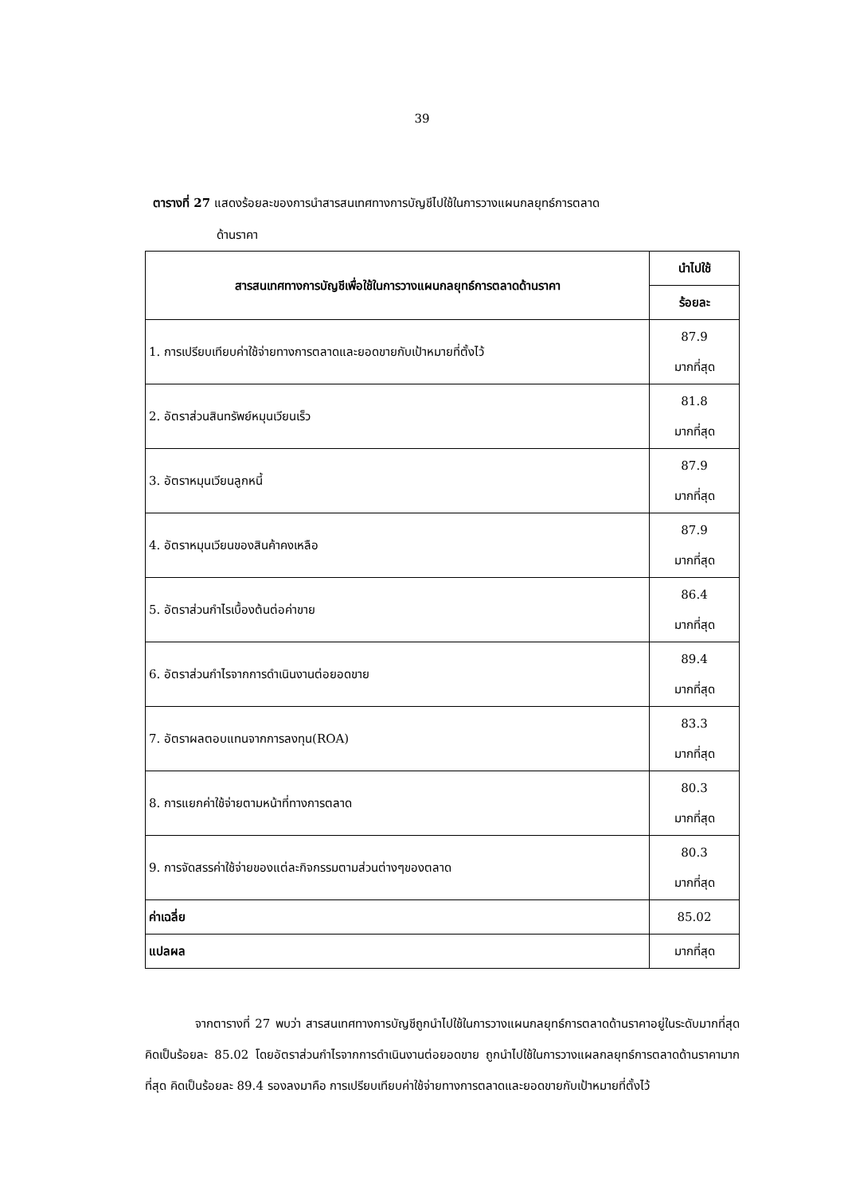39
ตารางที่ 27 แสดงร้อยละของการนำสารสนเทศทางการบัญชีไปใช้ในการวางแผนกลยุทธ์การตลาด
ด้านราคา
| สารสนเทศทางการบัญชีเพื่อใช้ในการวางแผนกลยุทธ์การตลาดด้านราคา | นำไปใช้ |
| --- | --- |
| | ร้อยละ |
| 1. การเปรียบเทียบค่าใช้จ่ายทางการตลาดและยอดขายกับเป้าหมายที่ตั้งไว้ | 87.9 มากที่สุด |
| 2. อัตราส่วนสินทรัพย์หมุนเวียนเร็ว | 81.8 มากที่สุด |
| 3. อัตราหมุนเวียนลูกหนี้ | 87.9 มากที่สุด |
| 4. อัตราหมุนเวียนของสินค้าคงเหลือ | 87.9 มากที่สุด |
| 5. อัตราส่วนกำไรเบื้องต้นต่อค่าขาย | 86.4 มากที่สุด |
| 6. อัตราส่วนกำไรจากการดำเนินงานต่อยอดขาย | 89.4 มากที่สุด |
| 7. อัตราผลตอบแทนจากการลงทุน(ROA) | 83.3 มากที่สุด |
| 8. การแยกค่าใช้จ่ายตามหน้าที่ทางการตลาด | 80.3 มากที่สุด |
| 9. การจัดสรรค่าใช้จ่ายของแต่ละกิจกรรมตามส่วนต่างๆของตลาด | 80.3 มากที่สุด |
| ค่าเฉลี่ย | 85.02 |
| แปลผล | มากที่สุด |
จากตารางที่ 27 พบว่า สารสนเทศทางการบัญชีถูกนำไปใช้ในการวางแผนกลยุทธ์การตลาดด้านราคาอยู่ในระดับมากที่สุด คิดเป็นร้อยละ 85.02 โดยอัตราส่วนกำไรจากการดำเนินงานต่อยอดขาย ถูกนำไปใช้ในการวางแผลกลยุทธ์การตลาดด้านราคามากที่สุด คิดเป็นร้อยละ 89.4 รองลงมาคือ การเปรียบเทียบค่าใช้จ่ายทางการตลาดและยอดขายกับเป้าหมายที่ตั้งไว้